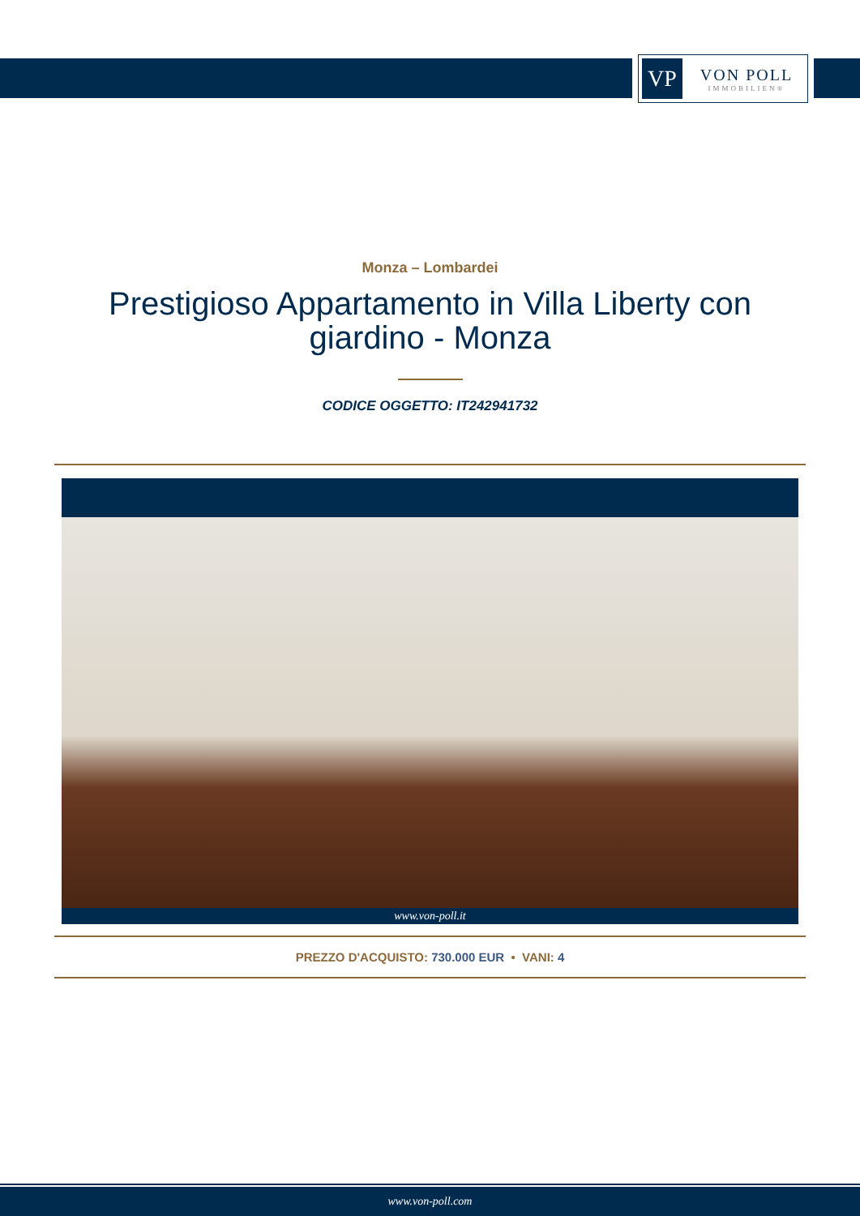VP
VON POLL
IMMOBILIEN®
Monza – Lombardei
Prestigioso Appartamento in Villa Liberty con giardino - Monza
CODICE OGGETTO: IT242941732
www.von-poll.it
PREZZO D'ACQUISTO: 730.000 EUR • VANI: 4
www.von-poll.com